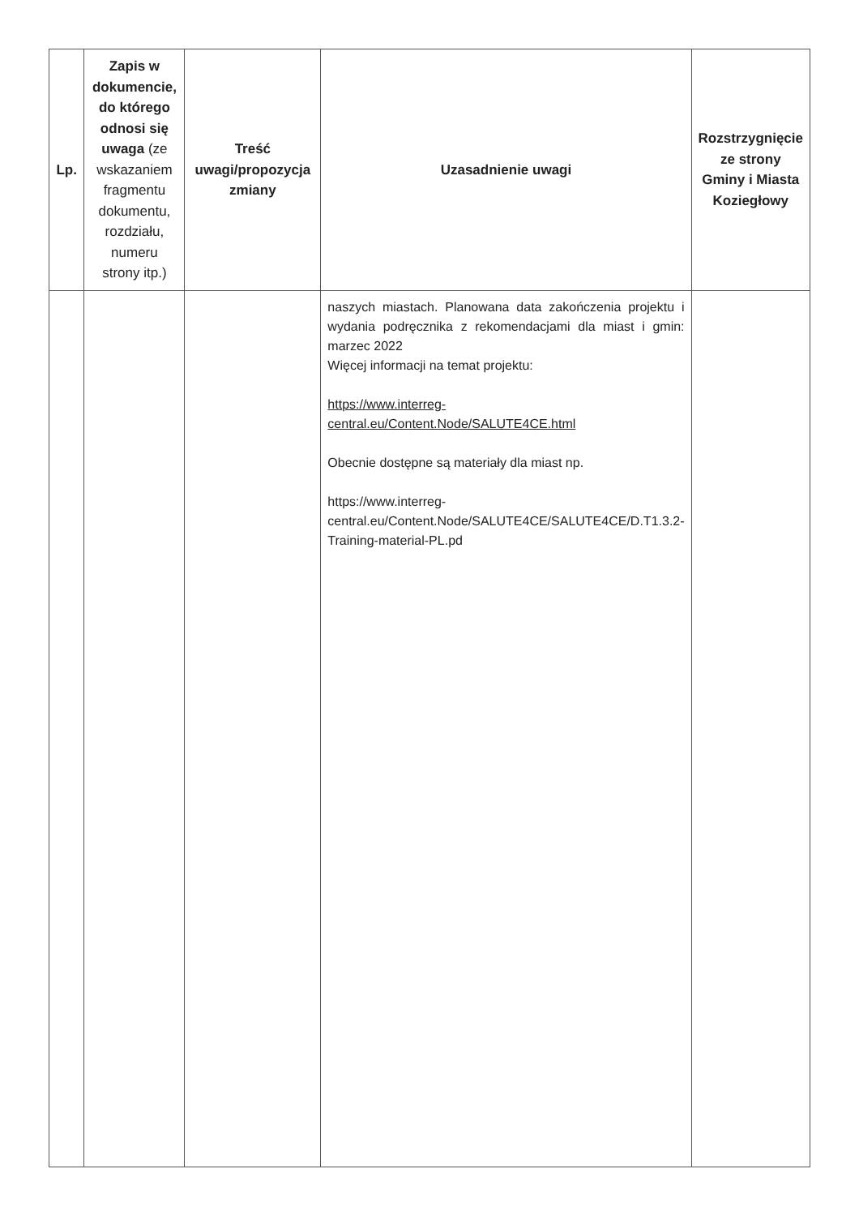| Lp. | Zapis w dokumencie, do którego odnosi się uwaga (ze wskazaniem fragmentu dokumentu, rozdziału, numeru strony itp.) | Treść uwagi/propozycja zmiany | Uzasadnienie uwagi | Rozstrzygnięcie ze strony Gminy i Miasta Koziegłowy |
| --- | --- | --- | --- | --- |
| | | | naszych miastach. Planowana data zakończenia projektu i wydania podręcznika z rekomendacjami dla miast i gmin: marzec 2022 Więcej informacji na temat projektu: https://www.interreg-central.eu/Content.Node/SALUTE4CE.html Obecnie dostępne są materiały dla miast np. https://www.interreg-central.eu/Content.Node/SALUTE4CE/SALUTE4CE/D.T1.3.2-Training-material-PL.pd | |